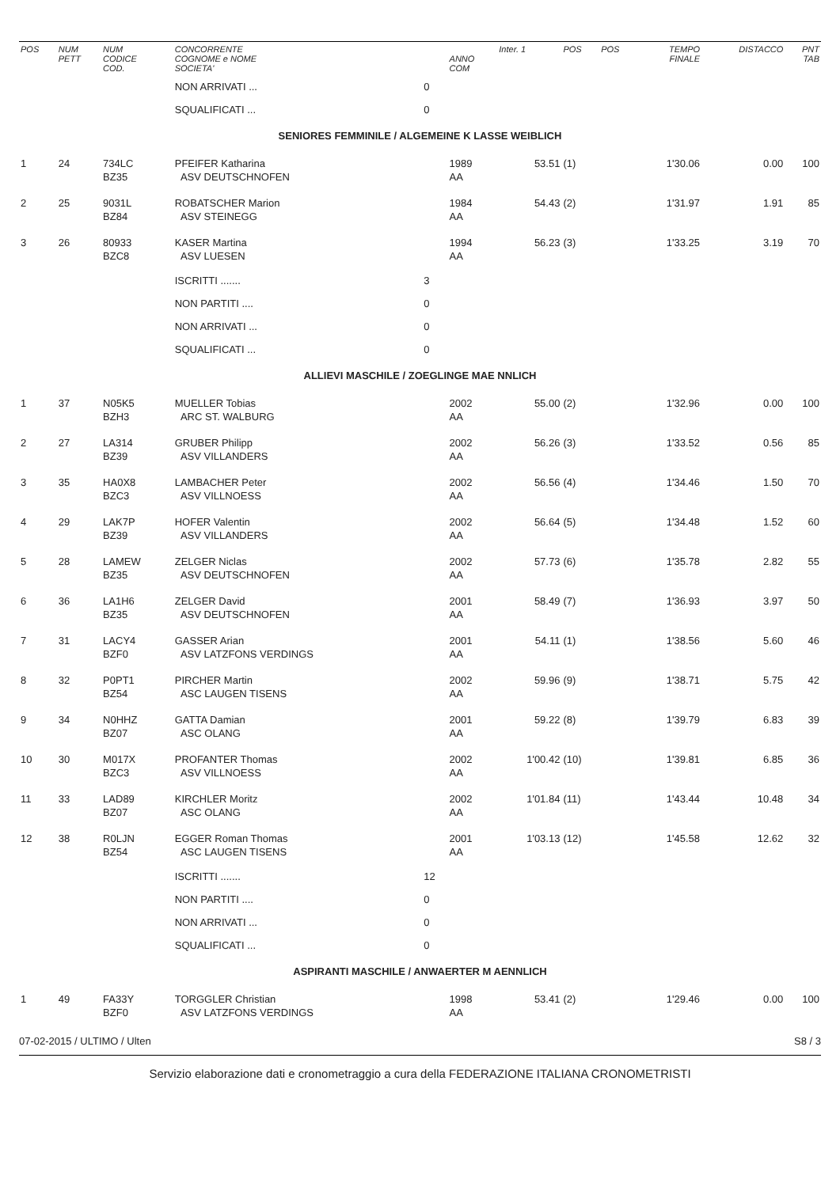| POS | NUM PETT | NUM CODICE COD. | CONCORRENTE COGNOME e NOME SOCIETA' | | ANNO COM | Inter. 1 | POS | POS | TEMPO FINALE | DISTACCO | PNT TAB |
| --- | --- | --- | --- | --- | --- | --- | --- | --- | --- | --- | --- |
| | | | NON ARRIVATI ... | 0 | | | | | | | |
| | | | SQUALIFICATI ... | 0 | | | | | | | |
| SENIORES FEMMINILE / ALGEMEINE K LASSE WEIBLICH | | | | | | | | | | | |
| 1 | 24 | 734LC BZ35 | PFEIFER Katharina ASV DEUTSCHNOFEN | | 1989 AA | 53.51 | (1) | | 1'30.06 | 0.00 | 100 |
| 2 | 25 | 9031L BZ84 | ROBATSCHER Marion ASV STEINEGG | | 1984 AA | 54.43 | (2) | | 1'31.97 | 1.91 | 85 |
| 3 | 26 | 80933 BZC8 | KASER Martina ASV LUESEN | | 1994 AA | 56.23 | (3) | | 1'33.25 | 3.19 | 70 |
| | | | ISCRITTI ....... | 3 | | | | | | | |
| | | | NON PARTITI .... | 0 | | | | | | | |
| | | | NON ARRIVATI ... | 0 | | | | | | | |
| | | | SQUALIFICATI ... | 0 | | | | | | | |
| ALLIEVI MASCHILE / ZOEGLINGE MAE NNLICH | | | | | | | | | | | |
| 1 | 37 | N05K5 BZH3 | MUELLER Tobias ARC ST. WALBURG | | 2002 AA | 55.00 | (2) | | 1'32.96 | 0.00 | 100 |
| 2 | 27 | LA314 BZ39 | GRUBER Philipp ASV VILLANDERS | | 2002 AA | 56.26 | (3) | | 1'33.52 | 0.56 | 85 |
| 3 | 35 | HA0X8 BZC3 | LAMBACHER Peter ASV VILLNOESS | | 2002 AA | 56.56 | (4) | | 1'34.46 | 1.50 | 70 |
| 4 | 29 | LAK7P BZ39 | HOFER Valentin ASV VILLANDERS | | 2002 AA | 56.64 | (5) | | 1'34.48 | 1.52 | 60 |
| 5 | 28 | LAMEW BZ35 | ZELGER Niclas ASV DEUTSCHNOFEN | | 2002 AA | 57.73 | (6) | | 1'35.78 | 2.82 | 55 |
| 6 | 36 | LA1H6 BZ35 | ZELGER David ASV DEUTSCHNOFEN | | 2001 AA | 58.49 | (7) | | 1'36.93 | 3.97 | 50 |
| 7 | 31 | LACY4 BZF0 | GASSER Arian ASV LATZFONS VERDINGS | | 2001 AA | 54.11 | (1) | | 1'38.56 | 5.60 | 46 |
| 8 | 32 | P0PT1 BZ54 | PIRCHER Martin ASC LAUGEN TISENS | | 2002 AA | 59.96 | (9) | | 1'38.71 | 5.75 | 42 |
| 9 | 34 | N0HHZ BZ07 | GATTA Damian ASC OLANG | | 2001 AA | 59.22 | (8) | | 1'39.79 | 6.83 | 39 |
| 10 | 30 | M017X BZC3 | PROFANTER Thomas ASV VILLNOESS | | 2002 AA | 1'00.42 | (10) | | 1'39.81 | 6.85 | 36 |
| 11 | 33 | LAD89 BZ07 | KIRCHLER Moritz ASC OLANG | | 2002 AA | 1'01.84 | (11) | | 1'43.44 | 10.48 | 34 |
| 12 | 38 | R0LJN BZ54 | EGGER Roman Thomas ASC LAUGEN TISENS | | 2001 AA | 1'03.13 | (12) | | 1'45.58 | 12.62 | 32 |
| | | | ISCRITTI ....... | 12 | | | | | | | |
| | | | NON PARTITI .... | 0 | | | | | | | |
| | | | NON ARRIVATI ... | 0 | | | | | | | |
| | | | SQUALIFICATI ... | 0 | | | | | | | |
| ASPIRANTI MASCHILE / ANWAERTER M AENNLICH | | | | | | | | | | | |
| 1 | 49 | FA33Y BZF0 | TORGGLER Christian ASV LATZFONS VERDINGS | | 1998 AA | 53.41 | (2) | | 1'29.46 | 0.00 | 100 |
07-02-2015 / ULTIMO / Ulten S8 / 3
Servizio elaborazione dati e cronometraggio a cura della FEDERAZIONE ITALIANA CRONOMETRISTI